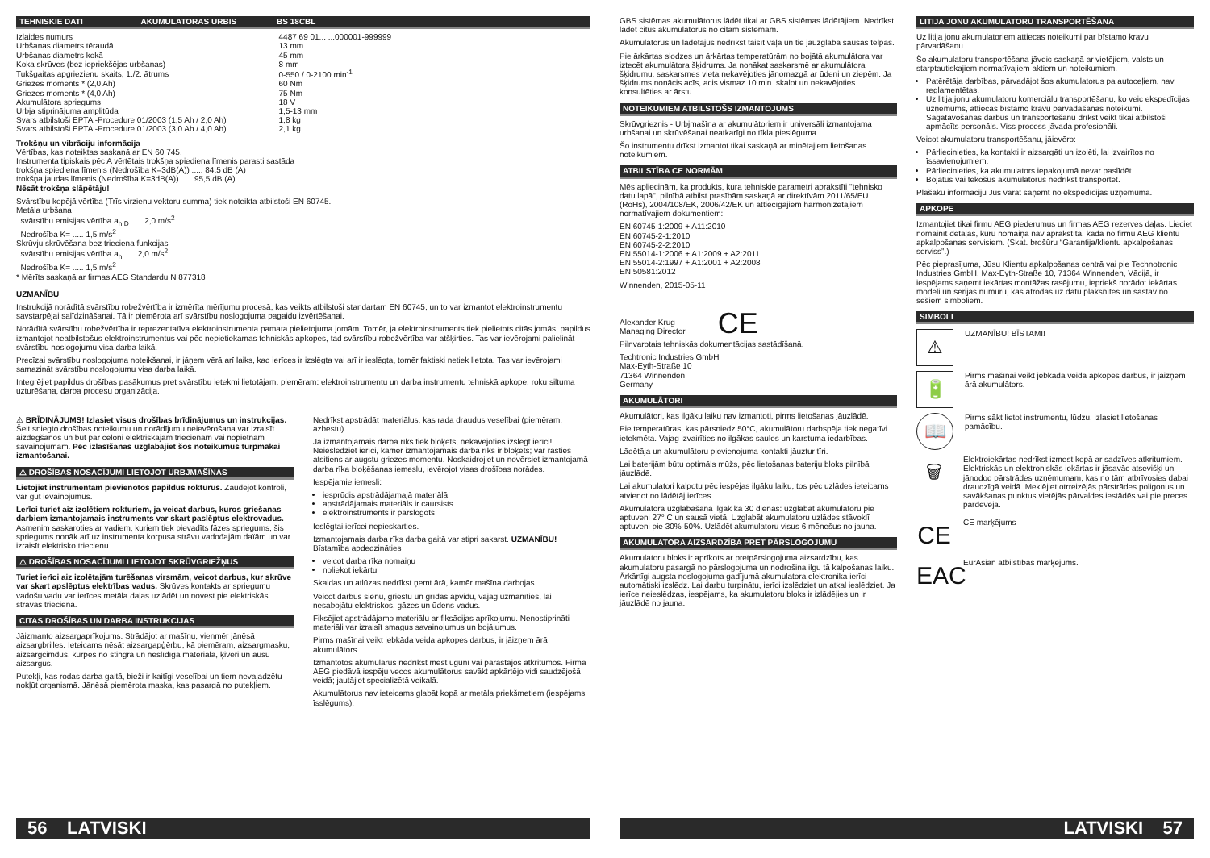TEHNISKIE DATI AKUMULATORAS URBIS BS 18CBL
| Izlaides numurs | 4487 69 01... ...000001-999999 |
| Urbšanas diametrs tēraudā | 13 mm |
| Urbšanas diametrs kokā | 45 mm |
| Koka skrūves (bez iepriekšējas urbšanas) | 8 mm |
| Tukšgaitas apgriezienu skaits, 1./2. ātrums | 0-550 / 0-2100 min<sup>-1</sup> |
| Griezes moments * (2,0 Ah) | 60 Nm |
| Griezes moments * (4,0 Ah) | 75 Nm |
| Akumulātora spriegums | 18 V |
| Urbja stiprinājuma amplitūda | 1,5-13 mm |
| Svars atbilstoši EPTA -Procedure 01/2003 (1,5 Ah / 2,0 Ah) | 1,8 kg |
| Svars atbilstoši EPTA -Procedure 01/2003 (3,0 Ah / 4,0 Ah) | 2,1 kg |
Trokšņu un vibrāciju informācija
Vērtības, kas noteiktas saskaņā ar EN 60 745.
Instrumenta tipiskais pēc A vērtētais trokšņa spiediena līmenis parasti sastāda
trokšņa spiediena līmenis (Nedrošība K=3dB(A)) ..... 84,5 dB (A)
trokšņa jaudas līmenis (Nedrošība K=3dB(A)) ..... 95,5 dB (A)
Nēsāt trokšņa slāpētāju!
Svārstību kopējā vērtība (Trīs virzienu vektoru summa) tiek noteikta atbilstoši EN 60745.
Metāla urbšana
svārstību emisijas vērtība a<sub>h,D</sub> ..... 2,0 m/s<sup>2</sup>
Nedrošība K= ..... 1,5 m/s<sup>2</sup>
Skrūvju skrūvēšana bez trieciena funkcijas
svārstību emisijas vērtība a<sub>h</sub> ..... 2,0 m/s<sup>2</sup>
Nedrošība K= ..... 1,5 m/s<sup>2</sup>
* Mērīts saskaņā ar firmas AEG Standardu N 877318
UZMANĪBU
Instrukcijā norādītā svārstību robežvērtība ir izmērīta mērījumu procesā, kas veikts atbilstoši standartam EN 60745, un to var izmantot elektroinstrumentu savstarpējai salīdzināšanai. Tā ir piemērota arī svārstību noslogojuma pagaidu izvērtēšanai.
Norādītā svārstību robežvērtība ir reprezentatīva elektroinstrumenta pamata pielietojuma jomām. Tomēr, ja elektroinstruments tiek pielietots citās jomās, papildus izmantojot neatbilstošus elektroinstrumentus vai pēc nepietiekamas tehniskās apkopes, tad svārstību robežvērtība var atšķirties. Tas var ievērojami palielināt svārstību noslogojumu visa darba laikā.
Precīzai svārstību noslogojuma noteikšanai, ir jāņem vērā arī laiks, kad ierīces ir izslēgta vai arī ir ieslēgta, tomēr faktiski netiek lietota. Tas var ievērojami samazināt svārstību noslogojumu visa darba laikā.
Integrējiet papildus drošības pasākumus pret svārstību ietekmi lietotājam, piemēram: elektroinstrumentu un darba instrumentu tehniskā apkope, roku siltuma uzturēšana, darba procesu organizācija.
⚠ BRĪDINĀJUMS! Izlasiet visus drošības brīdinājumus un instrukcijas. Šeit sniegto drošības noteikumu un norādījumu neievērošana var izraisīt aizdegšanos un būt par cēloni elektriskajam triecienam vai nopietnam savainojumam. Pēc izlasīšanas uzglabājiet šos noteikumus turpmākai izmantošanai.
⚠ DROŠĪBAS NOSACĪJUMI LIETOJOT URBJMAŠĪNAS
Lietojiet instrumentam pievienotos papildus rokturus. Zaudējot kontroli, var gūt ievainojumus.
Lerīci turiet aiz izolētiem rokturiem, ja veicat darbus, kuros griešanas darbiem izmantojamais instruments var skart paslēptus elektrovadus. Asmenim saskaroties ar vadiem, kuriem tiek pievadīts fāzes spriegums, šis spriegums nonāk arī uz instrumenta korpusa strāvu vadođajām daïām un var izraisīt elektrisko triecienu.
⚠ DROŠĪBAS NOSACĪJUMI LIETOJOT SKRŪVGRIEŽŅUS
Turiet ierīci aiz izolētajām turēšanas virsmām, veicot darbus, kur skrūve var skart apslēptus elektrības vadus. Skrūves kontakts ar spriegumu vadošu vadu var ierīces metāla daļas uzlādēt un novest pie elektriskās strāvas trieciena.
CITAS DROŠĪBAS UN DARBA INSTRUKCIJAS
Jāizmanto aizsargaprīkojums. Strādājot ar mašīnu, vienmēr jānēsā aizsargbrilles. Ieteicams nēsāt aizsargapģērbu, kā piemēram, aizsargmasku, aizsargcimdus, kurpes no stingra un neslīdīga materiāla, ķiveri un ausu aizsargus.
Putekļi, kas rodas darba gaitā, bieži ir kaitīgi veselībai un tiem nevajadzētu nokļūt organismā. Jānēsā piemērota maska, kas pasargā no putekļiem.
Nedrīkst apstrādāt materiālus, kas rada draudus veselībai (piemēram, azbestu).
Ja izmantojamais darba rīks tiek bloķēts, nekavējoties izslēgt ierīci! Neieslēdziet ierīci, kamēr izmantojamais darba rīks ir bloķēts; var rasties atsitiens ar augstu griezes momentu. Noskaidrojiet un novērsiet izmantojamā darba rīka bloķēšanas iemeslu, ievērojot visas drošības norādes.
Iespējamie iemesli:
iesprūdis apstrādājamajā materiālā
apstrādājamais materiāls ir caursists
elektroinstruments ir pārslogots
Ieslēgtai ierīcei nepieskarties.
Izmantojamais darba rīks darba gaitā var stipri sakarst. UZMANĪBU! Bīstamība apdedzināties
veicot darba rīka nomaiņu
noliekot iekārtu
Skaidas un atlūzas nedrīkst ņemt ārā, kamēr mašīna darbojas.
Veicot darbus sienu, griestu un grīdas apvidū, vajag uzmanīties, lai nesabojātu elektriskos, gāzes un ūdens vadus.
Fiksējiet apstrādājamo materiālu ar fiksācijas aprīkojumu. Nenostiprināti materiāli var izraisīt smagus savainojumus un bojājumus.
Pirms mašīnai veikt jebkāda veida apkopes darbus, ir jāizņem ārā akumulātors.
Izmantotos akumulārus nedrīkst mest ugunī vai parastajos atkritumos. Firma AEG piedāvā iespēju vecos akumulātorus savākt apkārtējo vidi saudzējošā veidā; jautājiet specializētā veikalā.
Akumulātorus nav ieteicams glabāt kopā ar metāla priekšmetiem (iespējams īsslēgums).
56 LATVISKI
GBS sistēmas akumulātorus lādēt tikai ar GBS sistēmas lādētājiem. Nedrīkst lādēt citus akumulātorus no citām sistēmām.
Akumulātorus un lādētājus nedrīkst taisīt vaļā un tie jāuzglabā sausās telpās.
Pie ārkārtas slodzes un ārkārtas temperatūrām no bojātā akumulātora var iztecēt akumulātora šķidrums. Ja nonākat saskarsmē ar akumulātora šķidrumu, saskarsmes vieta nekavējoties jānomazgā ar ūdeni un ziepēm. Ja šķidrums nonācis acīs, acis vismaz 10 min. skalot un nekavējoties konsultēties ar ārstu.
NOTEIKUMIEM ATBILSTOŠS IZMANTOJUMS
Skrūvgrieznis - Urbjmašīna ar akumulātoriem ir universāli izmantojama urbšanai un skrūvēšanai neatkarīgi no tīkla pieslēguma.
Šo instrumentu drīkst izmantot tikai saskaņā ar minētajiem lietošanas noteikumiem.
ATBILSTĪBA CE NORMĀM
Mēs apliecinām, ka produkts, kura tehniskie parametri aprakstīti "tehnisko datu lapā", pilnībā atbilst prasībām saskaņā ar direktīvām 2011/65/EU (RoHs), 2004/108/EK, 2006/42/EK un attiecīgajiem harmonizētajiem normatīvajiem dokumentiem:
EN 60745-1:2009 + A11:2010
EN 60745-2-1:2010
EN 60745-2-2:2010
EN 55014-1:2006 + A1:2009 + A2:2011
EN 55014-2:1997 + A1:2001 + A2:2008
EN 50581:2012
Winnenden, 2015-05-11
Alexander Krug
Managing Director
CE
Pilnvarotais tehniskās dokumentācijas sastādīšanā.
Techtronic Industries GmbH
Max-Eyth-Straße 10
71364 Winnenden
Germany
AKUMULĀTORI
Akumulātori, kas ilgāku laiku nav izmantoti, pirms lietošanas jāuzlādē.
Pie temperatūras, kas pārsniedz 50°C, akumulātoru darbspēja tiek negatīvi ietekmēta. Vajag izvairīties no ilgākas saules un karstuma iedarbības.
Lādētāja un akumulātoru pievienojuma kontakti jāuztur tīri.
Lai baterijām būtu optimāls mūžs, pēc lietošanas bateriju bloks pilnībā jāuzlādē.
Lai akumulatori kalpotu pēc iespējas ilgāku laiku, tos pēc uzlādes ieteicams atvienot no lādētāj ierīces.
Akumulatora uzglabāšana ilgāk kā 30 dienas: uzglabāt akumulatoru pie aptuveni 27° C un sausā vietā. Uzglabāt akumulatoru uzlādes stāvoklī aptuveni pie 30%-50%. Uzlādēt akumulatoru visus 6 mēnešus no jauna.
AKUMULATORA AIZSARDZĪBA PRET PĀRSLOGOJUMU
Akumulatoru bloks ir aprīkots ar pretpārslogojuma aizsardzību, kas akumulatoru pasargā no pārslogojuma un nodrošina ilgu tā kalpošanas laiku.
Ārkārtīgi augsta noslogojuma gadījumā akumulatora elektronika ierīci automātiski izslēdz. Lai darbu turpinātu, ierīci izslēdziet un atkal ieslēdziet. Ja ierīce neieslēdzas, iespējams, ka akumulatoru bloks ir izlādējies un ir jāuzlādē no jauna.
LITIJA JONU AKUMULATORU TRANSPORTĒŠANA
Uz litija jonu akumulatoriem attiecas noteikumi par bīstamo kravu pārvadāšanu.
Šo akumulatoru transportēšana jāveic saskaņā ar vietējiem, valsts un starptautiskajiem normatīvajiem aktiem un noteikumiem.
Patērētāja darbības, pārvadājot šos akumulatorus pa autoceļiem, nav reglamentētas.
Uz litija jonu akumulatoru komerciālu transportēšanu, ko veic ekspedīcijas uzņēmums, attiecas bīstamo kravu pārvadāšanas noteikumi. Sagatavošanas darbus un transportēšanu drīkst veikt tikai atbilstoši apmācīts personāls. Viss process jāvada profesionāli.
Veicot akumulatoru transportēšanu, jāievēro:
Pārliecinieties, ka kontakti ir aizsargāti un izolēti, lai izvairītos no īssavienojumiem.
Pārliecinieties, ka akumulators iepakojumā nevar paslīdēt.
Bojātus vai tekošus akumulatorus nedrīkst transportēt.
Plašāku informāciju Jūs varat saņemt no ekspedīcijas uzņēmuma.
APKOPE
Izmantojiet tikai firmu AEG piederumus un firmas AEG rezerves daļas. Lieciet nomainīt detaļas, kuru nomaiņa nav aprakstīta, kādā no firmu AEG klientu apkalpošanas servisiem. (Skat. brošūru “Garantija/klientu apkalpošanas serviss”.)
Pēc pieprasījuma, Jūsu Klientu apkalpošanas centrā vai pie Technotronic Industries GmbH, Max-Eyth-Straße 10, 71364 Winnenden, Vācijā, ir iespējams saņemt iekārtas montāžas rasējumu, iepriekš norādot iekārtas modeli un sērijas numuru, kas atrodas uz datu plāksnītes un sastāv no sešiem simboliem.
SIMBOLI
⚠
UZMANĪBU! BĪSTAMI!
🔋
Pirms mašīnai veikt jebkāda veida apkopes darbus, ir jāizņem ārā akumulātors.
📖
Pirms sākt lietot instrumentu, lūdzu, izlasiet lietošanas pamācību.
🗑
Elektroiekārtas nedrīkst izmest kopā ar sadzīves atkritumiem.
Elektriskās un elektroniskās iekārtas ir jāsavāc atsevišķi un jānodod pārstrādes uzņēmumam, kas no tām atbrīvosies dabai draudzīgā veidā. Meklējiet otrreizējās pārstrādes poligonus un savākšanas punktus vietējās pārvaldes iestādēs vai pie preces pārdevēja.
CE
CE marķējums
EAC
EurAsian atbilstības marķējums.
LATVISKI 57